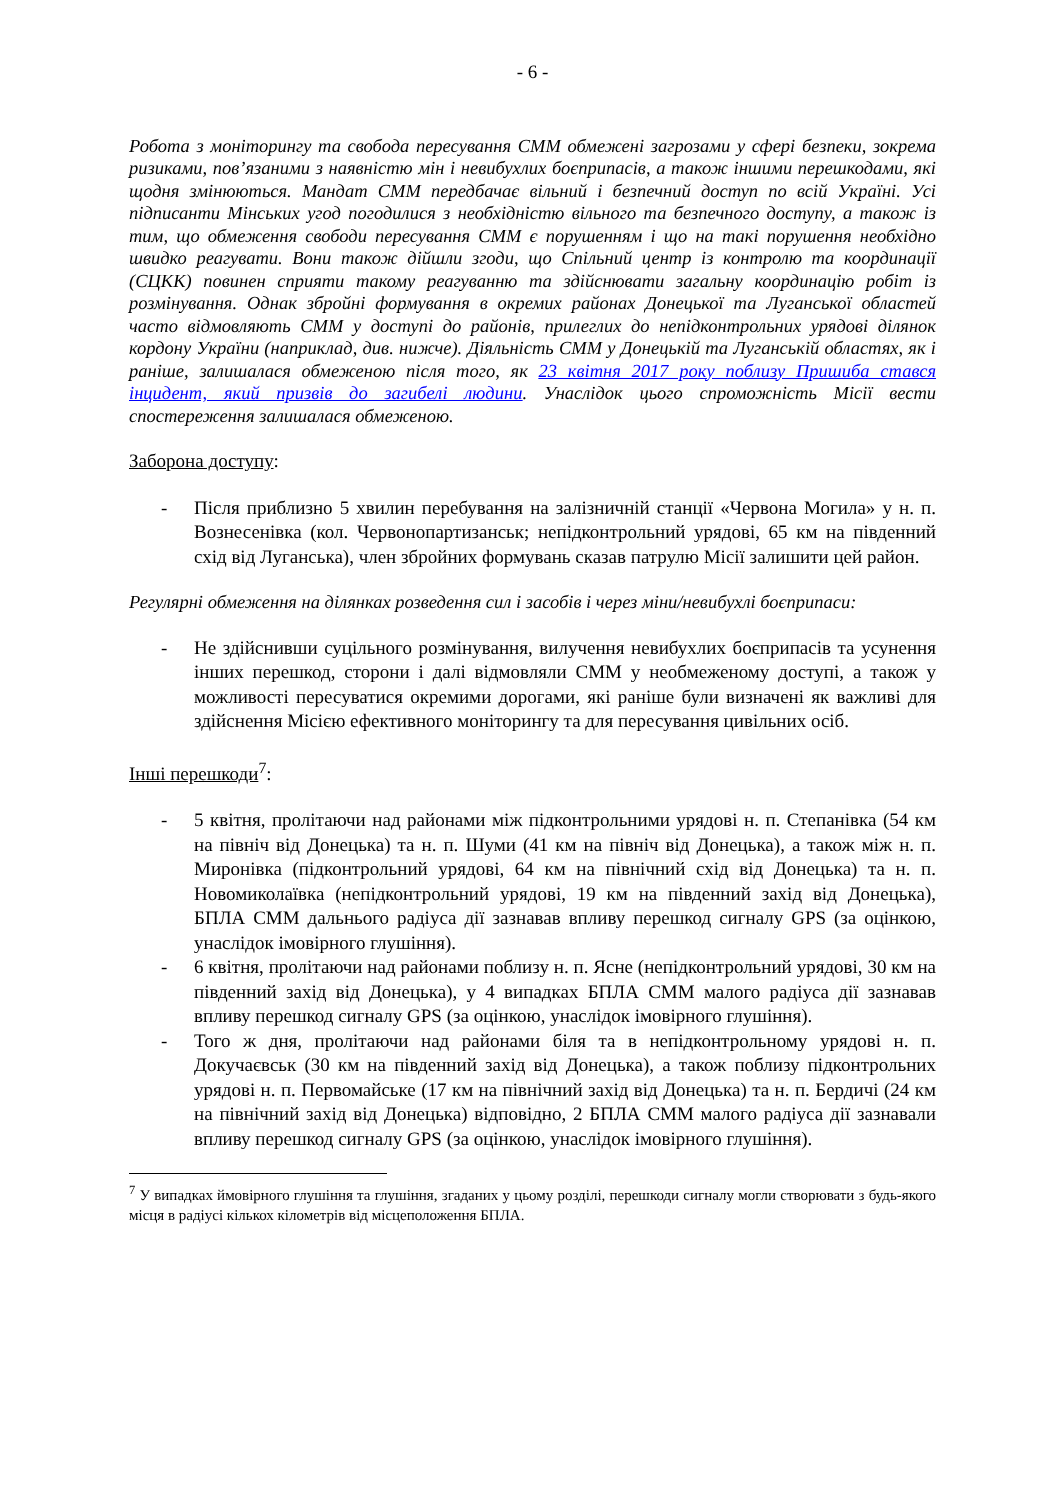- 6 -
Робота з моніторингу та свобода пересування СММ обмежені загрозами у сфері безпеки, зокрема ризиками, пов’язаними з наявністю мін і невибухлих боєприпасів, а також іншими перешкодами, які щодня змінюються. Мандат СММ передбачає вільний і безпечний доступ по всій Україні. Усі підписанти Мінських угод погодилися з необхідністю вільного та безпечного доступу, а також із тим, що обмеження свободи пересування СММ є порушенням і що на такі порушення необхідно швидко реагувати. Вони також дійшли згоди, що Спільний центр із контролю та координації (СЦКК) повинен сприяти такому реагуванню та здійснювати загальну координацію робіт із розмінування. Однак збройні формування в окремих районах Донецької та Луганської областей часто відмовляють СММ у доступі до районів, прилеглих до непідконтрольних урядові ділянок кордону України (наприклад, див. нижче). Діяльність СММ у Донецькій та Луганській областях, як і раніше, залишалася обмеженою після того, як 23 квітня 2017 року поблизу Пришиба стався інцидент, який призвів до загибелі людини. Унаслідок цього спроможність Місії вести спостереження залишалася обмеженою.
Заборона доступу:
- Після приблизно 5 хвилин перебування на залізничній станції «Червона Могила» у н. п. Вознесенівка (кол. Червонопартизанськ; непідконтрольний урядові, 65 км на південний схід від Луганська), член збройних формувань сказав патрулю Місії залишити цей район.
Регулярні обмеження на ділянках розведення сил і засобів і через міни/невибухлі боєприпаси:
- Не здійснивши суцільного розмінування, вилучення невибухлих боєприпасів та усунення інших перешкод, сторони і далі відмовляли СММ у необмеженому доступі, а також у можливості пересуватися окремими дорогами, які раніше були визначені як важливі для здійснення Місією ефективного моніторингу та для пересування цивільних осіб.
Інші перешкоди<sup>7</sup>:
- 5 квітня, пролітаючи над районами між підконтрольними урядові н. п. Степанівка (54 км на північ від Донецька) та н. п. Шуми (41 км на північ від Донецька), а також між н. п. Миронівка (підконтрольний урядові, 64 км на північний схід від Донецька) та н. п. Новомиколаївка (непідконтрольний урядові, 19 км на південний захід від Донецька), БПЛА СММ дальнього радіуса дії зазнавав впливу перешкод сигналу GPS (за оцінкою, унаслідок імовірного глушіння).
- 6 квітня, пролітаючи над районами поблизу н. п. Ясне (непідконтрольний урядові, 30 км на південний захід від Донецька), у 4 випадках БПЛА СММ малого радіуса дії зазнавав впливу перешкод сигналу GPS (за оцінкою, унаслідок імовірного глушіння).
- Того ж дня, пролітаючи над районами біля та в непідконтрольному урядові н. п. Докучаєвськ (30 км на південний захід від Донецька), а також поблизу підконтрольних урядові н. п. Первомайське (17 км на північний захід від Донецька) та н. п. Бердичі (24 км на північний захід від Донецька) відповідно, 2 БПЛА СММ малого радіуса дії зазнавали впливу перешкод сигналу GPS (за оцінкою, унаслідок імовірного глушіння).
<sup>7</sup> У випадках ймовірного глушіння та глушіння, згаданих у цьому розділі, перешкоди сигналу могли створювати з будь-якого місця в радіусі кількох кілометрів від місцеположення БПЛА.